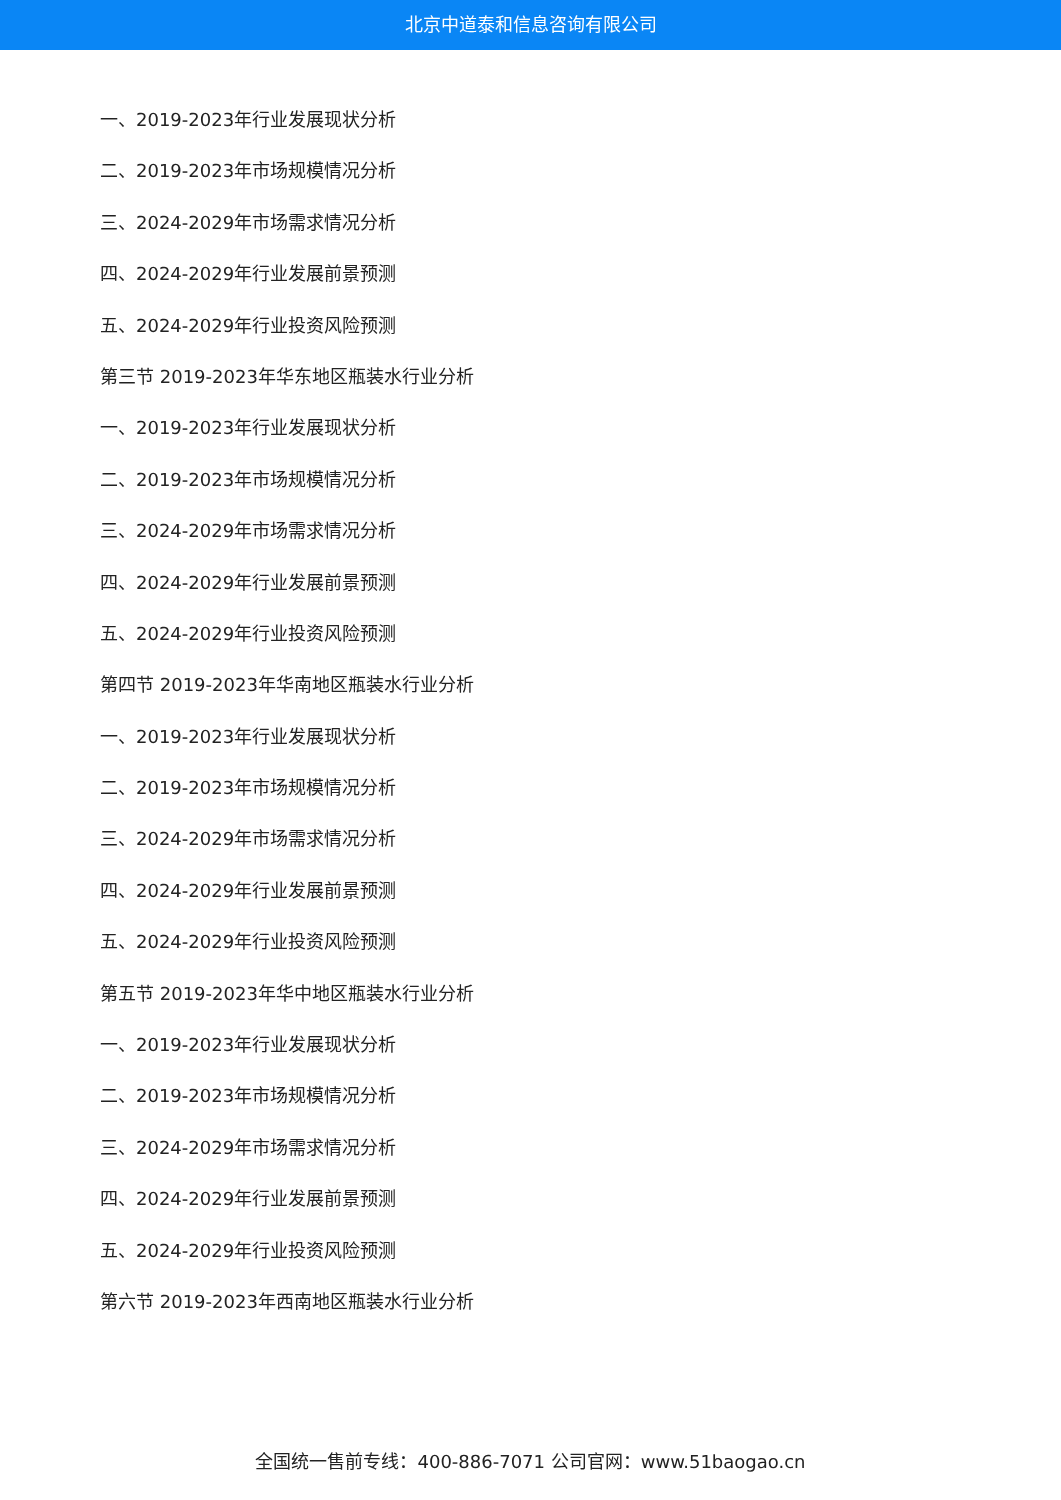北京中道泰和信息咨询有限公司
一、2019-2023年行业发展现状分析
二、2019-2023年市场规模情况分析
三、2024-2029年市场需求情况分析
四、2024-2029年行业发展前景预测
五、2024-2029年行业投资风险预测
第三节 2019-2023年华东地区瓶装水行业分析
一、2019-2023年行业发展现状分析
二、2019-2023年市场规模情况分析
三、2024-2029年市场需求情况分析
四、2024-2029年行业发展前景预测
五、2024-2029年行业投资风险预测
第四节 2019-2023年华南地区瓶装水行业分析
一、2019-2023年行业发展现状分析
二、2019-2023年市场规模情况分析
三、2024-2029年市场需求情况分析
四、2024-2029年行业发展前景预测
五、2024-2029年行业投资风险预测
第五节 2019-2023年华中地区瓶装水行业分析
一、2019-2023年行业发展现状分析
二、2019-2023年市场规模情况分析
三、2024-2029年市场需求情况分析
四、2024-2029年行业发展前景预测
五、2024-2029年行业投资风险预测
第六节 2019-2023年西南地区瓶装水行业分析
全国统一售前专线：400-886-7071 公司官网：www.51baogao.cn